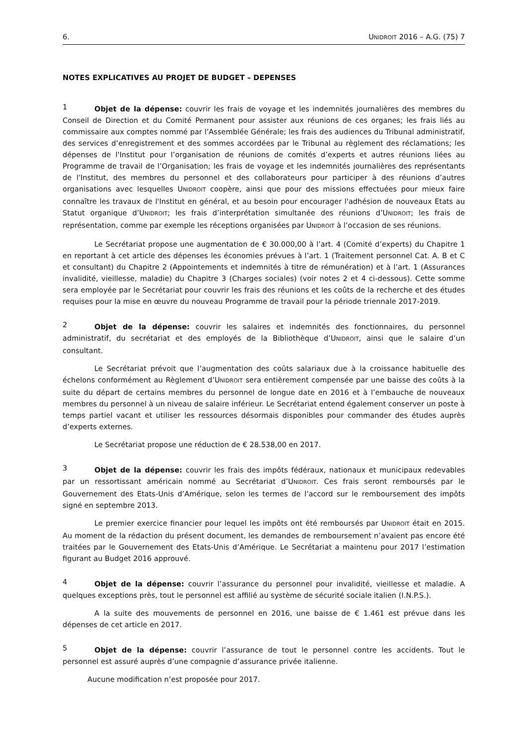6. UNIDROIT 2016 – A.G. (75) 7
NOTES EXPLICATIVES AU PROJET DE BUDGET – DEPENSES
1 Objet de la dépense: couvrir les frais de voyage et les indemnités journalières des membres du Conseil de Direction et du Comité Permanent pour assister aux réunions de ces organes; les frais liés au commissaire aux comptes nommé par l’Assemblée Générale; les frais des audiences du Tribunal administratif, des services d’enregistrement et des sommes accordées par le Tribunal au règlement des réclamations; les dépenses de l'Institut pour l’organisation de réunions de comités d’experts et autres réunions liées au Programme de travail de l’Organisation; les frais de voyage et les indemnités journalières des représentants de l'Institut, des membres du personnel et des collaborateurs pour participer à des réunions d’autres organisations avec lesquelles UNIDROIT coopère, ainsi que pour des missions effectuées pour mieux faire connaître les travaux de l'Institut en général, et au besoin pour encourager l'adhésion de nouveaux Etats au Statut organique d’UNIDROIT; les frais d’interprétation simultanée des réunions d’UNIDROIT; les frais de représentation, comme par exemple les réceptions organisées par UNIDROIT à l’occasion de ses réunions.
Le Secrétariat propose une augmentation de € 30.000,00 à l’art. 4 (Comité d’experts) du Chapitre 1 en reportant à cet article des dépenses les économies prévues à l’art. 1 (Traitement personnel Cat. A. B et C et consultant) du Chapitre 2 (Appointements et indemnités à titre de rémunération) et à l’art. 1 (Assurances invalidité, vieillesse, maladie) du Chapitre 3 (Charges sociales) (voir notes 2 et 4 ci-dessous). Cette somme sera employée par le Secrétariat pour couvrir les frais des réunions et les coûts de la recherche et des études requises pour la mise en œuvre du nouveau Programme de travail pour la période triennale 2017-2019.
2 Objet de la dépense: couvrir les salaires et indemnités des fonctionnaires, du personnel administratif, du secrétariat et des employés de la Bibliothèque d’UNIDROIT, ainsi que le salaire d’un consultant.
Le Secrétariat prévoit que l’augmentation des coûts salariaux due à la croissance habituelle des échelons conformément au Règlement d’UNIDROIT sera entièrement compensée par une baisse des coûts à la suite du départ de certains membres du personnel de longue date en 2016 et à l’embauche de nouveaux membres du personnel à un niveau de salaire inférieur. Le Secrétariat entend également conserver un poste à temps partiel vacant et utiliser les ressources désormais disponibles pour commander des études auprès d’experts externes.
Le Secrétariat propose une réduction de € 28.538,00 en 2017.
3 Objet de la dépense: couvrir les frais des impôts fédéraux, nationaux et municipaux redevables par un ressortissant américain nommé au Secrétariat d’UNIDROIT. Ces frais seront remboursés par le Gouvernement des Etats-Unis d’Amérique, selon les termes de l’accord sur le remboursement des impôts signé en septembre 2013.
Le premier exercice financier pour lequel les impôts ont été remboursés par UNIDROIT était en 2015. Au moment de la rédaction du présent document, les demandes de remboursement n’avaient pas encore été traitées par le Gouvernement des Etats-Unis d’Amérique. Le Secrétariat a maintenu pour 2017 l’estimation figurant au Budget 2016 approuvé.
4 Objet de la dépense: couvrir l’assurance du personnel pour invalidité, vieillesse et maladie. A quelques exceptions près, tout le personnel est affilié au système de sécurité sociale italien (I.N.P.S.).
A la suite des mouvements de personnel en 2016, une baisse de € 1.461 est prévue dans les dépenses de cet article en 2017.
5 Objet de la dépense: couvrir l’assurance de tout le personnel contre les accidents. Tout le personnel est assuré auprès d’une compagnie d’assurance privée italienne.
Aucune modification n’est proposée pour 2017.